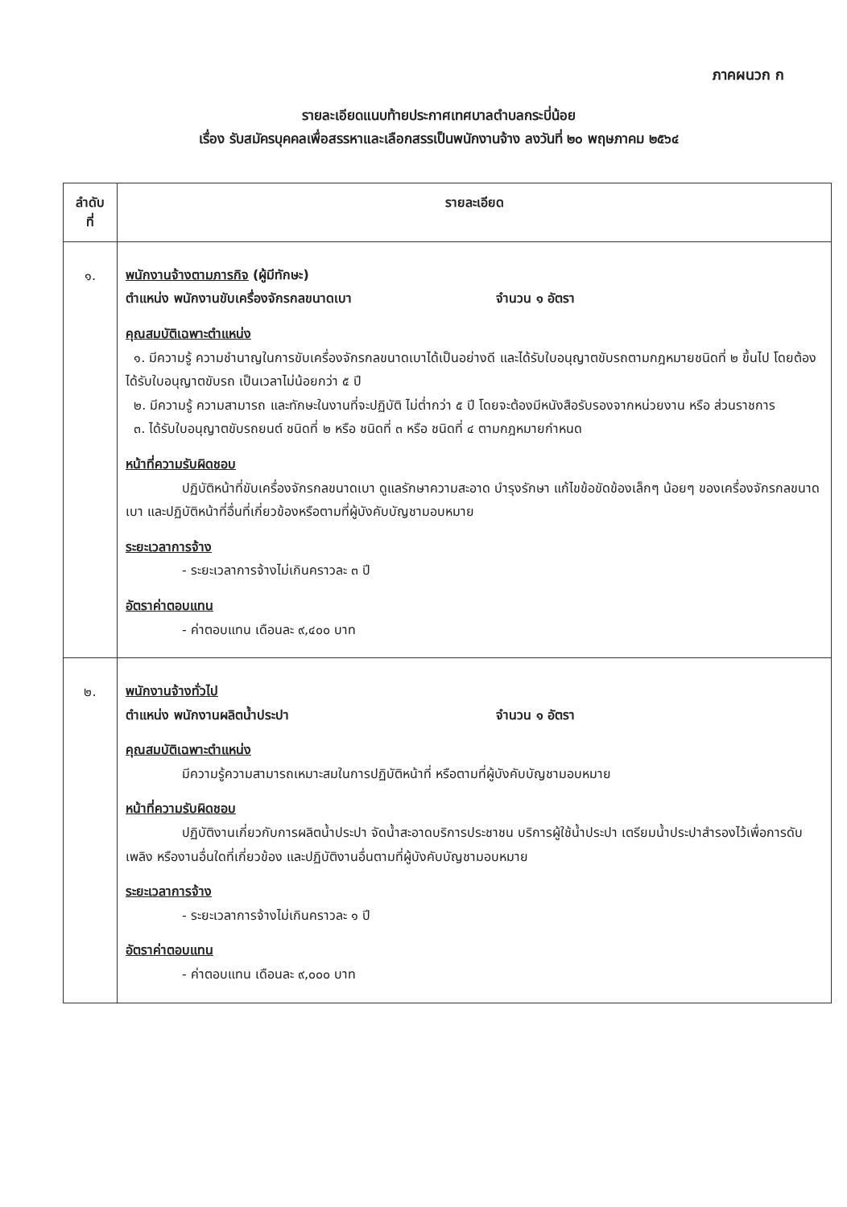ภาคผนวก ก
รายละเอียดแนบท้ายประกาศเทศบาลตำบลกระบี่น้อย
เรื่อง รับสมัครบุคคลเพื่อสรรหาและเลือกสรรเป็นพนักงานจ้าง ลงวันที่ ๒๐ พฤษภาคม ๒๕๖๔
| ลำดับ ที่ | รายละเอียด |
| --- | --- |
| ๑. | พนักงานจ้างตามภารกิจ (ผู้มีทักษะ) ตำแหน่ง พนักงานขับเครื่องจักรกลขนาดเบา จำนวน ๑ อัตรา คุณสมบัติเฉพาะตำแหน่ง ๑. มีความรู้ ความชำนาญในการขับเครื่องจักรกลขนาดเบาได้เป็นอย่างดี และได้รับใบอนุญาตขับรถตามกฎหมายชนิดที่ ๒ ขึ้นไป โดยต้องได้รับใบอนุญาตขับรถ เป็นเวลาไม่น้อยกว่า ๕ ปี ๒. มีความรู้ ความสามารถ และทักษะในงานที่จะปฏิบัติ ไม่ต่ำกว่า ๕ ปี โดยจะต้องมีหนังสือรับรองจากหน่วยงาน หรือ ส่วนราชการ ๓. ได้รับใบอนุญาตขับรถยนต์ ชนิดที่ ๒ หรือ ชนิดที่ ๓ หรือ ชนิดที่ ๔ ตามกฎหมายกำหนด หน้าที่ความรับผิดชอบ ปฏิบัติหน้าที่ขับเครื่องจักรกลขนาดเบา ดูแลรักษาความสะอาด บำรุงรักษา แก้ไขข้อขัดข้องเล็กๆ น้อยๆ ของเครื่องจักรกลขนาดเบา และปฏิบัติหน้าที่อื่นที่เกี่ยวข้องหรือตามที่ผู้บังคับบัญชามอบหมาย ระยะเวลาการจ้าง - ระยะเวลาการจ้างไม่เกินคราวละ ๓ ปี อัตราค่าตอบแทน - ค่าตอบแทน เดือนละ ๙,๔๐๐ บาท |
| ๒. | พนักงานจ้างทั่วไป ตำแหน่ง พนักงานผลิตน้ำประปา จำนวน ๑ อัตรา คุณสมบัติเฉพาะตำแหน่ง มีความรู้ความสามารถเหมาะสมในการปฏิบัติหน้าที่ หรือตามที่ผู้บังคับบัญชามอบหมาย หน้าที่ความรับผิดชอบ ปฏิบัติงานเกี่ยวกับการผลิตน้ำประปา จัดน้ำสะอาดบริการประชาชน บริการผู้ใช้น้ำประปา เตรียมน้ำประปาสำรองไว้เพื่อการดับเพลิง หรืองานอื่นใดที่เกี่ยวข้อง และปฏิบัติงานอื่นตามที่ผู้บังคับบัญชามอบหมาย ระยะเวลาการจ้าง - ระยะเวลาการจ้างไม่เกินคราวละ ๑ ปี อัตราค่าตอบแทน - ค่าตอบแทน เดือนละ ๙,๐๐๐ บาท |